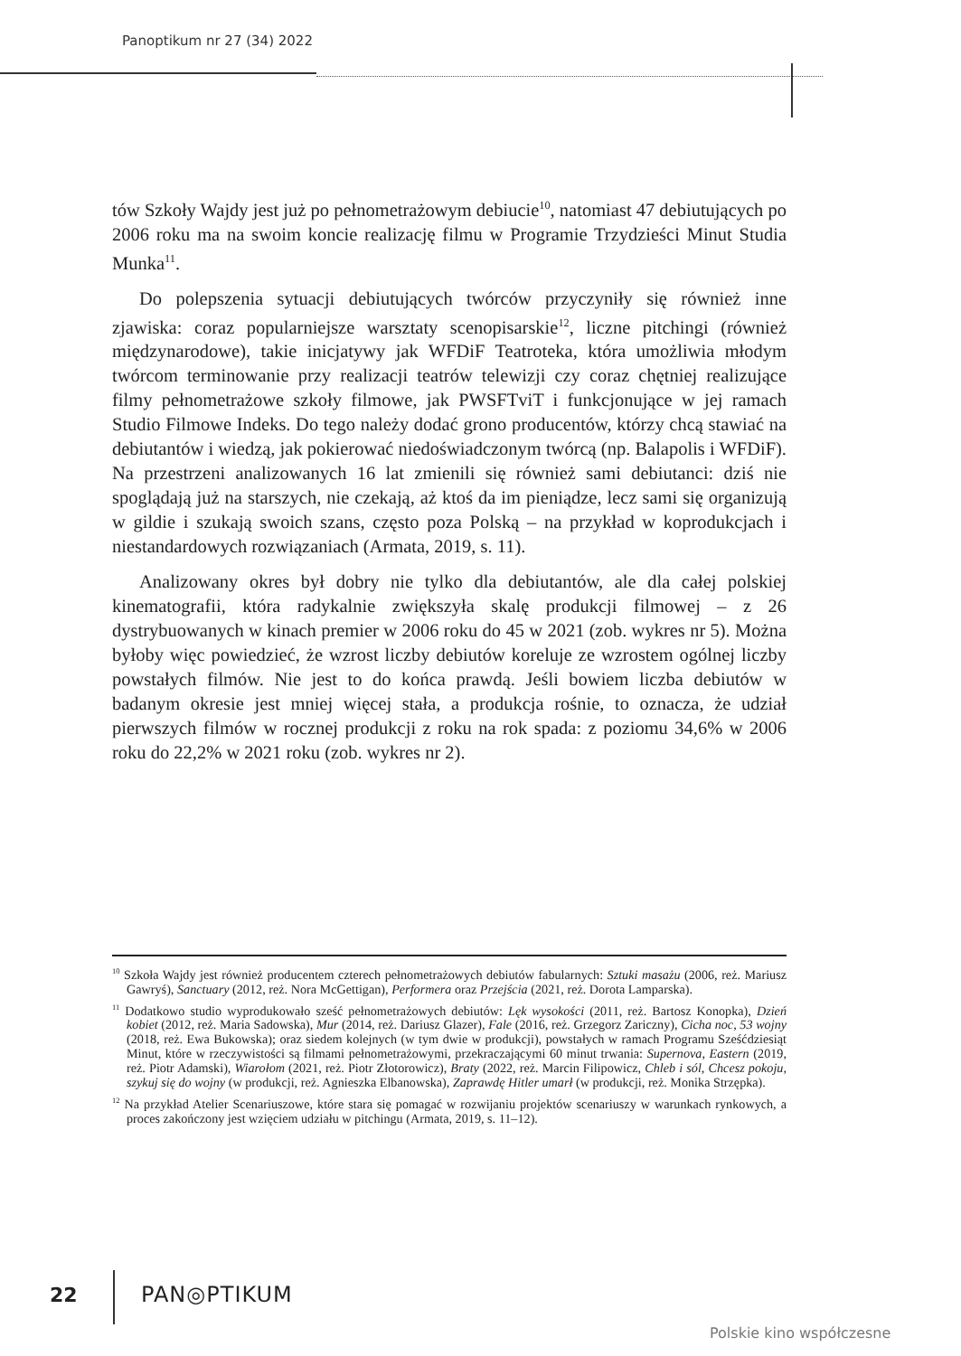Panoptikum nr 27 (34) 2022
tów Szkoły Wajdy jest już po pełnometrażowym debiucie<sup>10</sup>, natomiast 47 debiutujących po 2006 roku ma na swoim koncie realizację filmu w Programie Trzydzieści Minut Studia Munka<sup>11</sup>.
Do polepszenia sytuacji debiutujących twórców przyczyniły się również inne zjawiska: coraz popularniejsze warsztaty scenopisarskie<sup>12</sup>, liczne pitchingi (również międzynarodowe), takie inicjatywy jak WFDiF Teatroteka, która umożliwia młodym twórcom terminowanie przy realizacji teatrów telewizji czy coraz chętniej realizujące filmy pełnometrażowe szkoły filmowe, jak PWSFTviT i funkcjonujące w jej ramach Studio Filmowe Indeks. Do tego należy dodać grono producentów, którzy chcą stawiać na debiutantów i wiedzą, jak pokierować niedoświadczonym twórcą (np. Balapolis i WFDiF). Na przestrzeni analizowanych 16 lat zmienili się również sami debiutanci: dziś nie spoglądają już na starszych, nie czekają, aż ktoś da im pieniądze, lecz sami się organizują w gildie i szukają swoich szans, często poza Polską – na przykład w koprodukcjach i niestandardowych rozwiązaniach (Armata, 2019, s. 11).
Analizowany okres był dobry nie tylko dla debiutantów, ale dla całej polskiej kinematografii, która radykalnie zwiększyła skalę produkcji filmowej – z 26 dystrybuowanych w kinach premier w 2006 roku do 45 w 2021 (zob. wykres nr 5). Można byłoby więc powiedzieć, że wzrost liczby debiutów koreluje ze wzrostem ogólnej liczby powstałych filmów. Nie jest to do końca prawdą. Jeśli bowiem liczba debiutów w badanym okresie jest mniej więcej stała, a produkcja rośnie, to oznacza, że udział pierwszych filmów w rocznej produkcji z roku na rok spada: z poziomu 34,6% w 2006 roku do 22,2% w 2021 roku (zob. wykres nr 2).
<sup>10</sup> Szkoła Wajdy jest również producentem czterech pełnometrażowych debiutów fabularnych: Sztuki masażu (2006, reż. Mariusz Gawryś), Sanctuary (2012, reż. Nora McGettigan), Performera oraz Przejścia (2021, reż. Dorota Lamparska).
<sup>11</sup> Dodatkowo studio wyprodukowało sześć pełnometrażowych debiutów: Lęk wysokości (2011, reż. Bartosz Konopka), Dzień kobiet (2012, reż. Maria Sadowska), Mur (2014, reż. Dariusz Glazer), Fale (2016, reż. Grzegorz Zariczny), Cicha noc, 53 wojny (2018, reż. Ewa Bukowska); oraz siedem kolejnych (w tym dwie w produkcji), powstałych w ramach Programu Sześćdziesiąt Minut, które w rzeczywistości są filmami pełnometrażowymi, przekraczającymi 60 minut trwania: Supernova, Eastern (2019, reż. Piotr Adamski), Wiarołom (2021, reż. Piotr Złotorowicz), Braty (2022, reż. Marcin Filipowicz, Chleb i sól, Chcesz pokoju, szykuj się do wojny (w produkcji, reż. Agnieszka Elbanowska), Zaprawdę Hitler umarł (w produkcji, reż. Monika Strzępka).
<sup>12</sup> Na przykład Atelier Scenariuszowe, które stara się pomagać w rozwijaniu projektów scenariuszy w warunkach rynkowych, a proces zakończony jest wzięciem udziału w pitchingu (Armata, 2019, s. 11–12).
22 PAN◎PTIKUM
Polskie kino współczesne